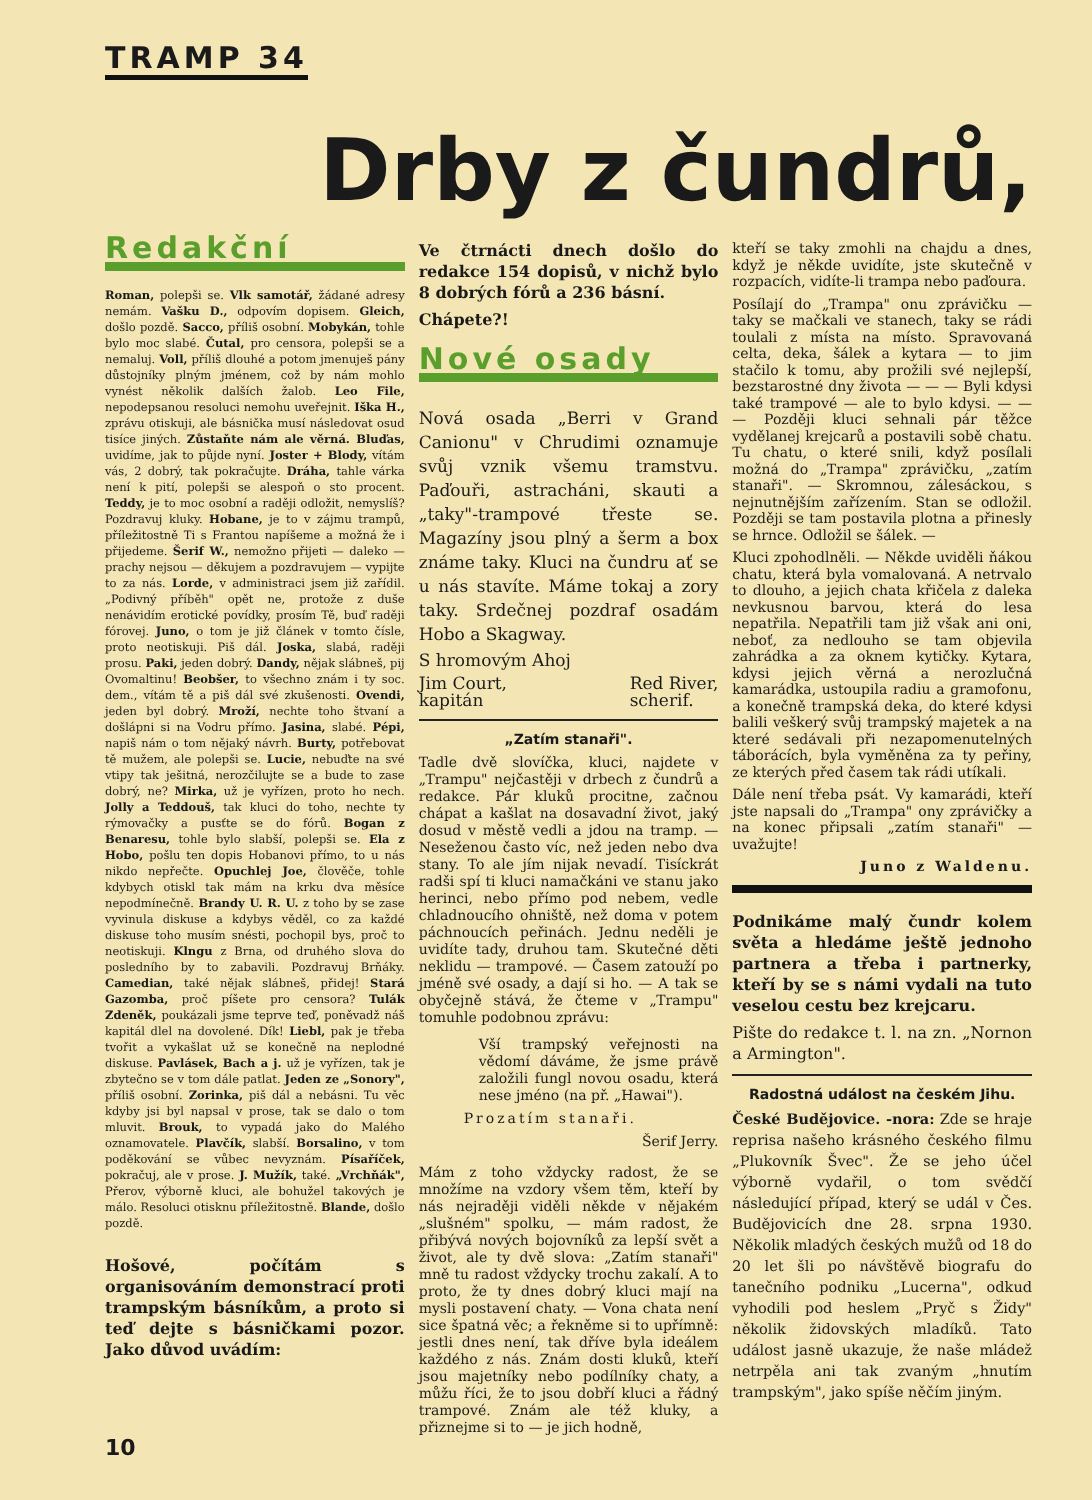TRAMP 34
Drby z čundrů,
Redakční
Roman, polepši se. Vlk samotář, žádané adresy nemám. Vašku D., odpovím dopisem. Gleich, došlo pozdě. Sacco, příliš osobní. Mobykán, tohle bylo moc slabé. Čutal, pro censora, polepši se a nemaluj. Voll, příliš dlouhé a potom jmenuješ pány důstojníky plným jménem, což by nám mohlo vynést několik dalších žalob. Leo File, nepodepsanou resoluci nemohu uveřejnit. Iška H., zprávu otiskuji, ale básnička musí následovat osud tisíce jiných. Zůstaňte nám ale věrná. Bluďas, uvidíme, jak to půjde nyní. Joster + Blody, vítám vás, 2 dobrý, tak pokračujte. Dráha, tahle várka není k pití, polepši se alespoň o sto procent. Teddy, je to moc osobní a raději odložit, nemyslíš? Pozdravuj kluky. Hobane, je to v zájmu trampů, příležitostně Ti s Frantou napíšeme a možná že i přijedeme. Šerif W., nemožno přijeti — daleko — prachy nejsou — děkujem a pozdravujem — vypijte to za nás. Lorde, v administraci jsem již zařídil. „Podivný příběh" opět ne, protože z duše nenávidím erotické povídky, prosím Tě, buď raději fórovej. Juno, o tom je již článek v tomto čísle, proto neotiskuji. Piš dál. Joska, slabá, raději prosu. Paki, jeden dobrý. Dandy, nějak slábneš, pij Ovomaltinu! Beobšer, to všechno znám i ty soc. dem., vítám tě a piš dál své zkušenosti. Ovendi, jeden byl dobrý. Mroží, nechte toho štvaní a došlápni si na Vodru přímo. Jasina, slabé. Pépi, napiš nám o tom nějaký návrh. Burty, potřebovat tě mužem, ale polepši se. Lucie, nebuďte na své vtipy tak ješitná, nerozčilujte se a bude to zase dobrý, ne? Mirka, už je vyřízen, proto ho nech. Jolly a Teddouš, tak kluci do toho, nechte ty rýmovačky a pusťte se do fórů. Bogan z Benaresu, tohle bylo slabší, polepši se. Ela z Hobo, pošlu ten dopis Hobanovi přímo, to u nás nikdo nepřečte. Opuchlej Joe, člověče, tohle kdybych otiskl tak mám na krku dva měsíce nepodmínečně. Brandy U. R. U. z toho by se zase vyvinula diskuse a kdybys věděl, co za každé diskuse toho musím snésti, pochopil bys, proč to neotiskuji. Klngu z Brna, od druhého slova do posledního by to zabavili. Pozdravuj Brňáky. Camedian, také nějak slábneš, přidej! Stará Gazomba, proč píšete pro censora? Tulák Zdeněk, poukázali jsme teprve teď, poněvadž náš kapitál dlel na dovolené. Dík! Liebl, pak je třeba tvořit a vykašlat už se konečně na neplodné diskuse. Pavlásek, Bach a j. už je vyřízen, tak je zbytečno se v tom dále patlat. Jeden ze „Sonory", příliš osobní. Zorinka, piš dál a nebásni. Tu věc kdyby jsi byl napsal v prose, tak se dalo o tom mluvit. Brouk, to vypadá jako do Malého oznamovatele. Plavčík, slabší. Borsalino, v tom poděkování se vůbec nevyznám. Písaříček, pokračuj, ale v prose. J. Mužík, také. „Vrchňák", Přerov, výborně kluci, ale bohužel takových je málo. Resoluci otisknu příležitostně. Blande, došlo pozdě.
Hošové, počítám s organisováním demonstrací proti trampským básníkům, a proto si teď dejte s básničkami pozor. Jako důvod uvádím:
Ve čtrnácti dnech došlo do redakce 154 dopisů, v nichž bylo 8 dobrých fórů a 236 básní.
Chápete?!
Nové osady
Nová osada „Berri v Grand Canionu" v Chrudimi oznamuje svůj vznik všemu tramstvu. Paďouři, astracháni, skauti a „taky"-trampové třeste se. Magazíny jsou plný a šerm a box známe taky. Kluci na čundru ať se u nás stavíte. Máme tokaj a zory taky. Srdečnej pozdraf osadám Hobo a Skagway.
S hromovým Ahoj
Jim Court,
kapitán Red River,
scherif.
„Zatím stanaři".
Tadle dvě slovíčka, kluci, najdete v „Trampu" nejčastěji v drbech z čundrů a redakce. Pár kluků procitne, začnou chápat a kašlat na dosavadní život, jaký dosud v městě vedli a jdou na tramp. — Neseženou často víc, než jeden nebo dva stany. To ale jím nijak nevadí. Tisíckrát radši spí ti kluci namačkáni ve stanu jako herinci, nebo přímo pod nebem, vedle chladnoucího ohniště, než doma v potem páchnoucích peřinách. Jednu neděli je uvidíte tady, druhou tam. Skutečné děti neklidu — trampové. — Časem zatouží po jméně své osady, a dají si ho. — A tak se obyčejně stává, že čteme v „Trampu" tomuhle podobnou zprávu:
Vší trampský veřejnosti na vědomí dáváme, že jsme právě založili fungl novou osadu, která nese jméno (na př. „Hawai").
Prozatím stanaři.
Šerif Jerry.
Mám z toho vždycky radost, že se množíme na vzdory všem těm, kteří by nás nejraději viděli někde v nějakém „slušném" spolku, — mám radost, že přibývá nových bojovníků za lepší svět a život, ale ty dvě slova: „Zatím stanaři" mně tu radost vždycky trochu zakalí. A to proto, že ty dnes dobrý kluci mají na mysli postavení chaty. — Vona chata není sice špatná věc; a řekněme si to upřímně: jestli dnes není, tak dříve byla ideálem každého z nás. Znám dosti kluků, kteří jsou majetníky nebo podílníky chaty, a můžu říci, že to jsou dobří kluci a řádný trampové. Znám ale též kluky, a přiznejme si to — je jich hodně,
kteří se taky zmohli na chajdu a dnes, když je někde uvidíte, jste skutečně v rozpacích, vidíte-li trampa nebo paďoura.
Posílají do „Trampa" onu zprávičku — taky se mačkali ve stanech, taky se rádi toulali z místa na místo. Spravovaná celta, deka, šálek a kytara — to jim stačilo k tomu, aby prožili své nejlepší, bezstarostné dny života — — — Byli kdysi také trampové — ale to bylo kdysi. — — — Později kluci sehnali pár těžce vydělanej krejcarů a postavili sobě chatu. Tu chatu, o které snili, když posílali možná do „Trampa" zprávičku, „zatím stanaři". — Skromnou, zálesáckou, s nejnutnějším zařízením. Stan se odložil. Později se tam postavila plotna a přinesly se hrnce. Odložil se šálek. —
Kluci zpohodlněli. — Někde uviděli ňákou chatu, která byla vomalovaná. A netrvalo to dlouho, a jejich chata křičela z daleka nevkusnou barvou, která do lesa nepatřila. Nepatřili tam již však ani oni, neboť, za nedlouho se tam objevila zahrádka a za oknem kytičky. Kytara, kdysi jejich věrná a nerozlučná kamarádka, ustoupila radiu a gramofonu, a konečně trampská deka, do které kdysi balili veškerý svůj trampský majetek a na které sedávali při nezapomenutelných táborácích, byla vyměněna za ty peřiny, ze kterých před časem tak rádi utíkali.
Dále není třeba psát. Vy kamarádi, kteří jste napsali do „Trampa" ony zprávičky a na konec připsali „zatím stanaři" — uvažujte!
Juno z Waldenu.
Podnikáme malý čundr kolem světa a hledáme ještě jednoho partnera a třeba i partnerky, kteří by se s námi vydali na tuto veselou cestu bez krejcaru.
Pište do redakce t. l. na zn. „Nornon a Armington".
Radostná událost na českém Jihu.
České Budějovice. -nora: Zde se hraje reprisa našeho krásného českého filmu „Plukovník Švec". Že se jeho účel výborně vydařil, o tom svědčí následující případ, který se udál v Čes. Budějovicích dne 28. srpna 1930. Několik mladých českých mužů od 18 do 20 let šli po návštěvě biografu do tanečního podniku „Lucerna", odkud vyhodili pod heslem „Pryč s Židy" několik židovských mladíků. Tato událost jasně ukazuje, že naše mládež netrpěla ani tak zvaným „hnutím trampským", jako spíše něčím jiným.
10